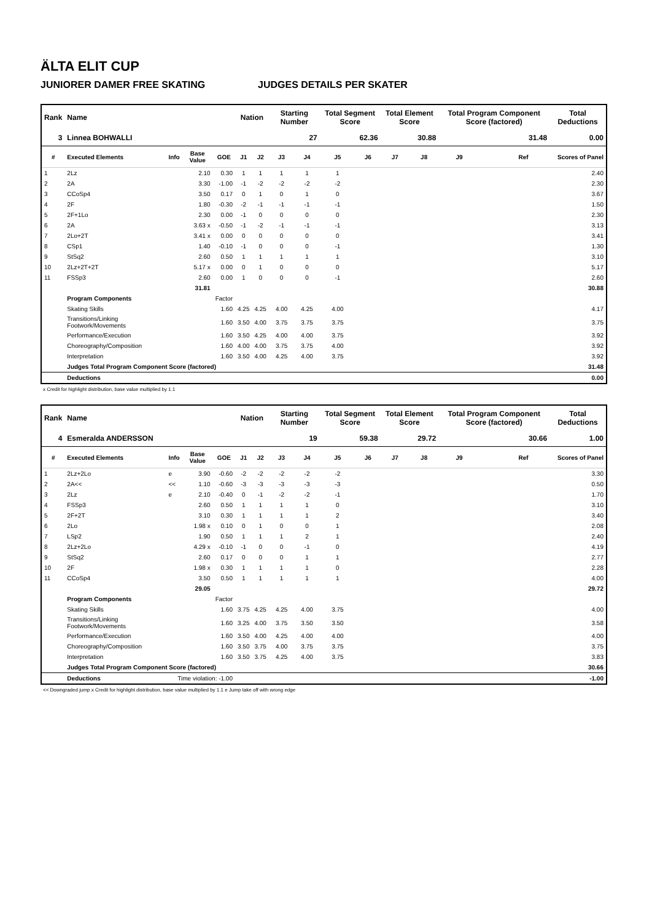ÄLTA ELIT CUP
JUNIORER DAMER FREE SKATING JUDGES DETAILS PER SKATER
| Rank | Name | | | | Nation | | Starting Number | | Total Segment Score | | Total Element Score | | Total Program Component Score (factored) | | | Total Deductions |
| --- | --- | --- | --- | --- | --- | --- | --- | --- | --- | --- | --- | --- | --- | --- | --- | --- |
| 3 | Linnea BOHWALLI | | | | | | 27 | | 62.36 | | 30.88 | | 31.48 | | | 0.00 |
| # | Executed Elements | Info | Base Value | GOE | J1 | J2 | J3 | J4 | J5 | J6 | J7 | J8 | J9 | | Ref | Scores of Panel |
| 1 | 2Lz | | 2.10 | 0.30 | 1 | 1 | 1 | 1 | 1 | | | | | | | 2.40 |
| 2 | 2A | | 3.30 | -1.00 | -1 | -2 | -2 | -2 | -2 | | | | | | | 2.30 |
| 3 | CCoSp4 | | 3.50 | 0.17 | 0 | 1 | 0 | 1 | 0 | | | | | | | 3.67 |
| 4 | 2F | | 1.80 | -0.30 | -2 | -1 | -1 | -1 | -1 | | | | | | | 1.50 |
| 5 | 2F+1Lo | | 2.30 | 0.00 | -1 | 0 | 0 | 0 | 0 | | | | | | | 2.30 |
| 6 | 2A | | 3.63 x | -0.50 | -1 | -2 | -1 | -1 | -1 | | | | | | | 3.13 |
| 7 | 2Lo+2T | | 3.41 x | 0.00 | 0 | 0 | 0 | 0 | 0 | | | | | | | 3.41 |
| 8 | CSp1 | | 1.40 | -0.10 | -1 | 0 | 0 | 0 | -1 | | | | | | | 1.30 |
| 9 | StSq2 | | 2.60 | 0.50 | 1 | 1 | 1 | 1 | 1 | | | | | | | 3.10 |
| 10 | 2Lz+2T+2T | | 5.17 x | 0.00 | 0 | 1 | 0 | 0 | 0 | | | | | | | 5.17 |
| 11 | FSSp3 | | 2.60 | 0.00 | 1 | 0 | 0 | 0 | -1 | | | | | | | 2.60 |
| | | | 31.81 | | | | | | | | | | | | | 30.88 |
| | Program Components | | | Factor | | | | | | | | | | | | |
| | Skating Skills | | | 1.60 | 4.25 | 4.25 | 4.00 | 4.25 | 4.00 | | | | | | | 4.17 |
| | Transitions/Linking Footwork/Movements | | | 1.60 | 3.50 | 4.00 | 3.75 | 3.75 | 3.75 | | | | | | | 3.75 |
| | Performance/Execution | | | 1.60 | 3.50 | 4.25 | 4.00 | 4.00 | 3.75 | | | | | | | 3.92 |
| | Choreography/Composition | | | 1.60 | 4.00 | 4.00 | 3.75 | 3.75 | 4.00 | | | | | | | 3.92 |
| | Interpretation | | | 1.60 | 3.50 | 4.00 | 4.25 | 4.00 | 3.75 | | | | | | | 3.92 |
| | Judges Total Program Component Score (factored) | | | | | | | | | | | | | | | 31.48 |
| | Deductions | | | | | | | | | | | | | | | 0.00 |
x Credit for highlight distribution, base value multiplied by 1.1
| Rank | Name | | | | Nation | | Starting Number | | Total Segment Score | | Total Element Score | | Total Program Component Score (factored) | | | Total Deductions |
| --- | --- | --- | --- | --- | --- | --- | --- | --- | --- | --- | --- | --- | --- | --- | --- | --- |
| 4 | Esmeralda ANDERSSON | | | | | | 19 | | 59.38 | | 29.72 | | 30.66 | | | 1.00 |
| # | Executed Elements | Info | Base Value | GOE | J1 | J2 | J3 | J4 | J5 | J6 | J7 | J8 | J9 | | Ref | Scores of Panel |
| 1 | 2Lz+2Lo | e | 3.90 | -0.60 | -2 | -2 | -2 | -2 | -2 | | | | | | | 3.30 |
| 2 | 2A<< | << | 1.10 | -0.60 | -3 | -3 | -3 | -3 | -3 | | | | | | | 0.50 |
| 3 | 2Lz | e | 2.10 | -0.40 | 0 | -1 | -2 | -2 | -1 | | | | | | | 1.70 |
| 4 | FSSp3 | | 2.60 | 0.50 | 1 | 1 | 1 | 1 | 0 | | | | | | | 3.10 |
| 5 | 2F+2T | | 3.10 | 0.30 | 1 | 1 | 1 | 1 | 2 | | | | | | | 3.40 |
| 6 | 2Lo | | 1.98 x | 0.10 | 0 | 1 | 0 | 0 | 1 | | | | | | | 2.08 |
| 7 | LSp2 | | 1.90 | 0.50 | 1 | 1 | 1 | 2 | 1 | | | | | | | 2.40 |
| 8 | 2Lz+2Lo | | 4.29 x | -0.10 | -1 | 0 | 0 | -1 | 0 | | | | | | | 4.19 |
| 9 | StSq2 | | 2.60 | 0.17 | 0 | 0 | 0 | 1 | 1 | | | | | | | 2.77 |
| 10 | 2F | | 1.98 x | 0.30 | 1 | 1 | 1 | 1 | 0 | | | | | | | 2.28 |
| 11 | CCoSp4 | | 3.50 | 0.50 | 1 | 1 | 1 | 1 | 1 | | | | | | | 4.00 |
| | | | 29.05 | | | | | | | | | | | | | 29.72 |
| | Program Components | | | Factor | | | | | | | | | | | | |
| | Skating Skills | | | 1.60 | 3.75 | 4.25 | 4.25 | 4.00 | 3.75 | | | | | | | 4.00 |
| | Transitions/Linking Footwork/Movements | | | 1.60 | 3.25 | 4.00 | 3.75 | 3.50 | 3.50 | | | | | | | 3.58 |
| | Performance/Execution | | | 1.60 | 3.50 | 4.00 | 4.25 | 4.00 | 4.00 | | | | | | | 4.00 |
| | Choreography/Composition | | | 1.60 | 3.50 | 3.75 | 4.00 | 3.75 | 3.75 | | | | | | | 3.75 |
| | Interpretation | | | 1.60 | 3.50 | 3.75 | 4.25 | 4.00 | 3.75 | | | | | | | 3.83 |
| | Judges Total Program Component Score (factored) | | | | | | | | | | | | | | | 30.66 |
| | Deductions | Time violation: -1.00 | | | | | | | | | | | | | | -1.00 |
<< Downgraded jump x Credit for highlight distribution, base value multiplied by 1.1 e Jump take off with wrong edge